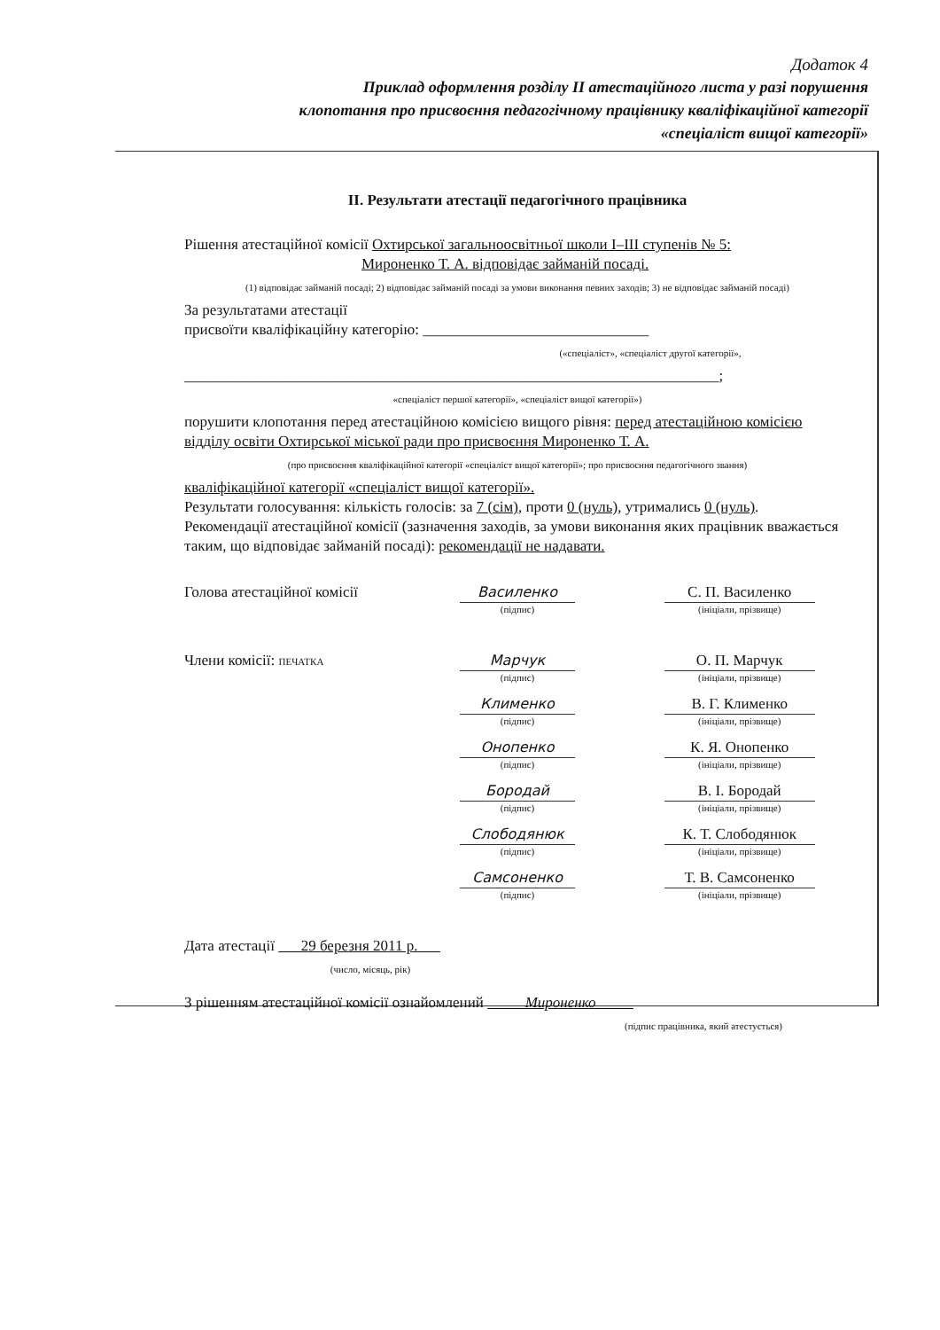Додаток 4
Приклад оформлення розділу ІІ атестаційного листа у разі порушення клопотання про присвоєння педагогічному працівнику кваліфікаційної категорії «спеціаліст вищої категорії»
ІІ. Результати атестації педагогічного працівника
Рішення атестаційної комісії Охтирської загальноосвітньої школи І–ІІІ ступенів № 5:
Мироненко Т. А. відповідає займаній посаді.
(1) відповідає займаній посаді; 2) відповідає займаній посаді за умови виконання певних заходів; 3) не відповідає займаній посаді)
За результатами атестації
присвоїти кваліфікаційну категорію: ______________________________
(«спеціаліст», «спеціаліст другої категорії»,
_______________________________________________________________________;
«спеціаліст першої категорії», «спеціаліст вищої категорії»)
порушити клопотання перед атестаційною комісією вищого рівня: перед атестаційною комісією відділу освіти Охтирської міської ради про присвоєння Мироненко Т. А.
(про присвоєння кваліфікаційної категорії «спеціаліст вищої категорії»; про присвоєння педагогічного звання)
кваліфікаційної категорії «спеціаліст вищої категорії».
Результати голосування: кількість голосів: за 7 (сім), проти 0 (нуль), утримались 0 (нуль).
Рекомендації атестаційної комісії (зазначення заходів, за умови виконання яких працівник вважається таким, що відповідає займаній посаді): рекомендації не надавати.
Голова атестаційної комісії Василенко
(підпис)
С. П. Василенко
(ініціали, прізвище)
Члени комісії: ПЕЧАТКА
Марчук
(підпис)
О. П. Марчук
(ініціали, прізвище)
Клименко
(підпис)
В. Г. Клименко
(ініціали, прізвище)
Онопенко
(підпис)
К. Я. Онопенко
(ініціали, прізвище)
Бородай
(підпис)
В. І. Бородай
(ініціали, прізвище)
Слободянюк
(підпис)
К. Т. Слободянюк
(ініціали, прізвище)
Самсоненко
(підпис)
Т. В. Самсоненко
(ініціали, прізвище)
Дата атестації 29 березня 2011 р.
(число, місяць, рік)
З рішенням атестаційної комісії ознайомлений Мироненко
(підпис працівника, який атестується)